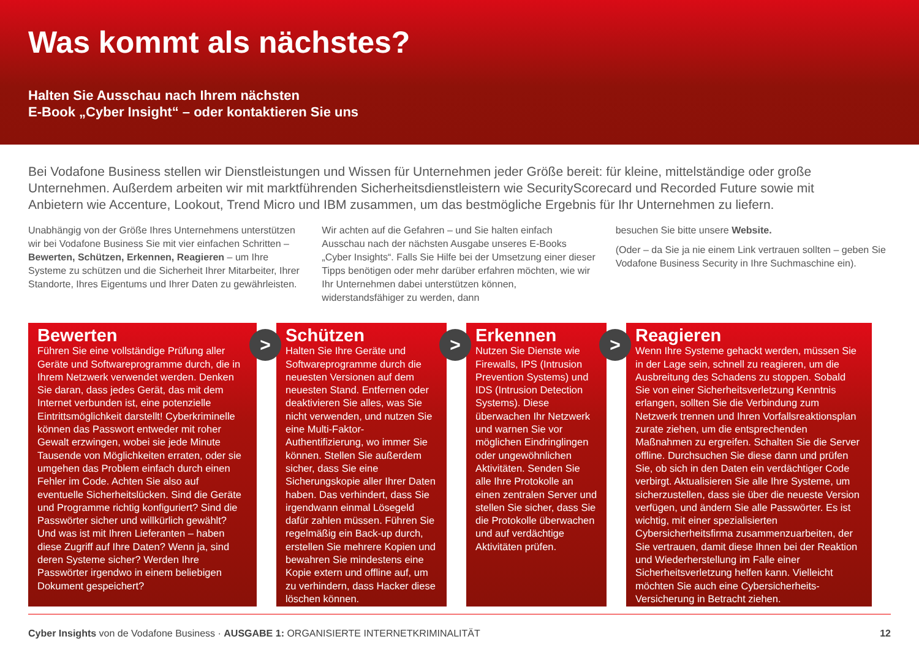Was kommt als nächstes?
Halten Sie Ausschau nach Ihrem nächsten
E-Book „Cyber Insight“ – oder kontaktieren Sie uns
Bei Vodafone Business stellen wir Dienstleistungen und Wissen für Unternehmen jeder Größe bereit: für kleine, mittelständige oder große Unternehmen. Außerdem arbeiten wir mit marktführenden Sicherheitsdienstleistern wie SecurityScorecard und Recorded Future sowie mit Anbietern wie Accenture, Lookout, Trend Micro und IBM zusammen, um das bestmögliche Ergebnis für Ihr Unternehmen zu liefern.
Unabhängig von der Größe Ihres Unternehmens unterstützen wir bei Vodafone Business Sie mit vier einfachen Schritten – Bewerten, Schützen, Erkennen, Reagieren – um Ihre Systeme zu schützen und die Sicherheit Ihrer Mitarbeiter, Ihrer Standorte, Ihres Eigentums und Ihrer Daten zu gewährleisten.
Wir achten auf die Gefahren – und Sie halten einfach Ausschau nach der nächsten Ausgabe unseres E-Books „Cyber Insights“. Falls Sie Hilfe bei der Umsetzung einer dieser Tipps benötigen oder mehr darüber erfahren möchten, wie wir Ihr Unternehmen dabei unterstützen können, widerstandsfähiger zu werden, dann
besuchen Sie bitte unsere Website.
(Oder – da Sie ja nie einem Link vertrauen sollten – geben Sie Vodafone Business Security in Ihre Suchmaschine ein).
Bewerten
Führen Sie eine vollständige Prüfung aller Geräte und Softwareprogramme durch, die in Ihrem Netzwerk verwendet werden. Denken Sie daran, dass jedes Gerät, das mit dem Internet verbunden ist, eine potenzielle Eintrittsmöglichkeit darstellt! Cyberkriminelle können das Passwort entweder mit roher Gewalt erzwingen, wobei sie jede Minute Tausende von Möglichkeiten erraten, oder sie umgehen das Problem einfach durch einen Fehler im Code. Achten Sie also auf eventuelle Sicherheitslücken. Sind die Geräte und Programme richtig konfiguriert? Sind die Passwörter sicher und willkürlich gewählt? Und was ist mit Ihren Lieferanten – haben diese Zugriff auf Ihre Daten? Wenn ja, sind deren Systeme sicher? Werden Ihre Passwörter irgendwo in einem beliebigen Dokument gespeichert?
>
Schützen
Halten Sie Ihre Geräte und Softwareprogramme durch die neuesten Versionen auf dem neuesten Stand. Entfernen oder deaktivieren Sie alles, was Sie nicht verwenden, und nutzen Sie eine Multi-Faktor-Authentifizierung, wo immer Sie können. Stellen Sie außerdem sicher, dass Sie eine Sicherungskopie aller Ihrer Daten haben. Das verhindert, dass Sie irgendwann einmal Lösegeld dafür zahlen müssen. Führen Sie regelmäßig ein Back-up durch, erstellen Sie mehrere Kopien und bewahren Sie mindestens eine Kopie extern und offline auf, um zu verhindern, dass Hacker diese löschen können.
>
Erkennen
Nutzen Sie Dienste wie Firewalls, IPS (Intrusion Prevention Systems) und IDS (Intrusion Detection Systems). Diese überwachen Ihr Netzwerk und warnen Sie vor möglichen Eindringlingen oder ungewöhnlichen Aktivitäten. Senden Sie alle Ihre Protokolle an einen zentralen Server und stellen Sie sicher, dass Sie die Protokolle überwachen und auf verdächtige Aktivitäten prüfen.
>
Reagieren
Wenn Ihre Systeme gehackt werden, müssen Sie in der Lage sein, schnell zu reagieren, um die Ausbreitung des Schadens zu stoppen. Sobald Sie von einer Sicherheitsverletzung Kenntnis erlangen, sollten Sie die Verbindung zum Netzwerk trennen und Ihren Vorfallsreaktionsplan zurate ziehen, um die entsprechenden Maßnahmen zu ergreifen. Schalten Sie die Server offline. Durchsuchen Sie diese dann und prüfen Sie, ob sich in den Daten ein verdächtiger Code verbirgt. Aktualisieren Sie alle Ihre Systeme, um sicherzustellen, dass sie über die neueste Version verfügen, und ändern Sie alle Passwörter. Es ist wichtig, mit einer spezialisierten Cybersicherheitsfirma zusammenzuarbeiten, der Sie vertrauen, damit diese Ihnen bei der Reaktion und Wiederherstellung im Falle einer Sicherheitsverletzung helfen kann. Vielleicht möchten Sie auch eine Cybersicherheits-Versicherung in Betracht ziehen.
Cyber Insights von de Vodafone Business · AUSGABE 1: ORGANISIERTE INTERNETKRIMINALITÄT 12